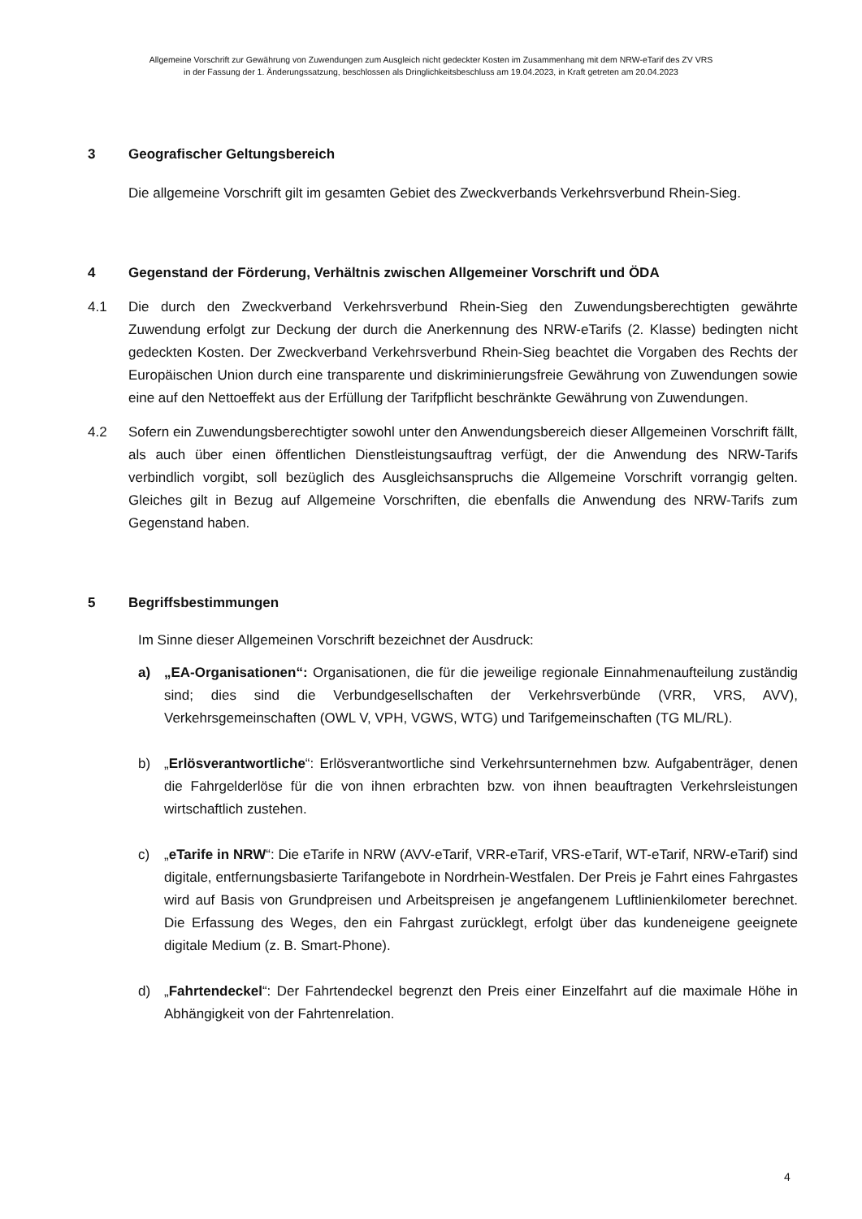Allgemeine Vorschrift zur Gewährung von Zuwendungen zum Ausgleich nicht gedeckter Kosten im Zusammenhang mit dem NRW-eTarif des ZV VRS
in der Fassung der 1. Änderungssatzung, beschlossen als Dringlichkeitsbeschluss am 19.04.2023, in Kraft getreten am 20.04.2023
3 Geografischer Geltungsbereich
Die allgemeine Vorschrift gilt im gesamten Gebiet des Zweckverbands Verkehrsverbund Rhein-Sieg.
4 Gegenstand der Förderung, Verhältnis zwischen Allgemeiner Vorschrift und ÖDA
4.1 Die durch den Zweckverband Verkehrsverbund Rhein-Sieg den Zuwendungsberechtigten gewährte Zuwendung erfolgt zur Deckung der durch die Anerkennung des NRW-eTarifs (2. Klasse) bedingten nicht gedeckten Kosten. Der Zweckverband Verkehrsverbund Rhein-Sieg beachtet die Vorgaben des Rechts der Europäischen Union durch eine transparente und diskriminierungsfreie Gewährung von Zuwendungen sowie eine auf den Nettoeffekt aus der Erfüllung der Tarifpflicht beschränkte Gewährung von Zuwendungen.
4.2 Sofern ein Zuwendungsberechtigter sowohl unter den Anwendungsbereich dieser Allgemeinen Vorschrift fällt, als auch über einen öffentlichen Dienstleistungsauftrag verfügt, der die Anwendung des NRW-Tarifs verbindlich vorgibt, soll bezüglich des Ausgleichsanspruchs die Allgemeine Vorschrift vorrangig gelten. Gleiches gilt in Bezug auf Allgemeine Vorschriften, die ebenfalls die Anwendung des NRW-Tarifs zum Gegenstand haben.
5 Begriffsbestimmungen
Im Sinne dieser Allgemeinen Vorschrift bezeichnet der Ausdruck:
a) „EA-Organisationen“: Organisationen, die für die jeweilige regionale Einnahmenaufteilung zuständig sind; dies sind die Verbundgesellschaften der Verkehrsverbünde (VRR, VRS, AVV), Verkehrsgemeinschaften (OWL V, VPH, VGWS, WTG) und Tarifgemeinschaften (TG ML/RL).
b) „Erlösverantwortliche“: Erlösverantwortliche sind Verkehrsunternehmen bzw. Aufgabenträger, denen die Fahrgelderlöse für die von ihnen erbrachten bzw. von ihnen beauftragten Verkehrsleistungen wirtschaftlich zustehen.
c) „eTarife in NRW“: Die eTarife in NRW (AVV-eTarif, VRR-eTarif, VRS-eTarif, WT-eTarif, NRW-eTarif) sind digitale, entfernungsbasierte Tarifangebote in Nordrhein-Westfalen. Der Preis je Fahrt eines Fahrgastes wird auf Basis von Grundpreisen und Arbeitspreisen je angefangenem Luftlinienkilometer berechnet. Die Erfassung des Weges, den ein Fahrgast zurücklegt, erfolgt über das kundeneigene geeignete digitale Medium (z. B. Smart-Phone).
d) „Fahrtendeckel“: Der Fahrtendeckel begrenzt den Preis einer Einzelfahrt auf die maximale Höhe in Abhängigkeit von der Fahrtenrelation.
4